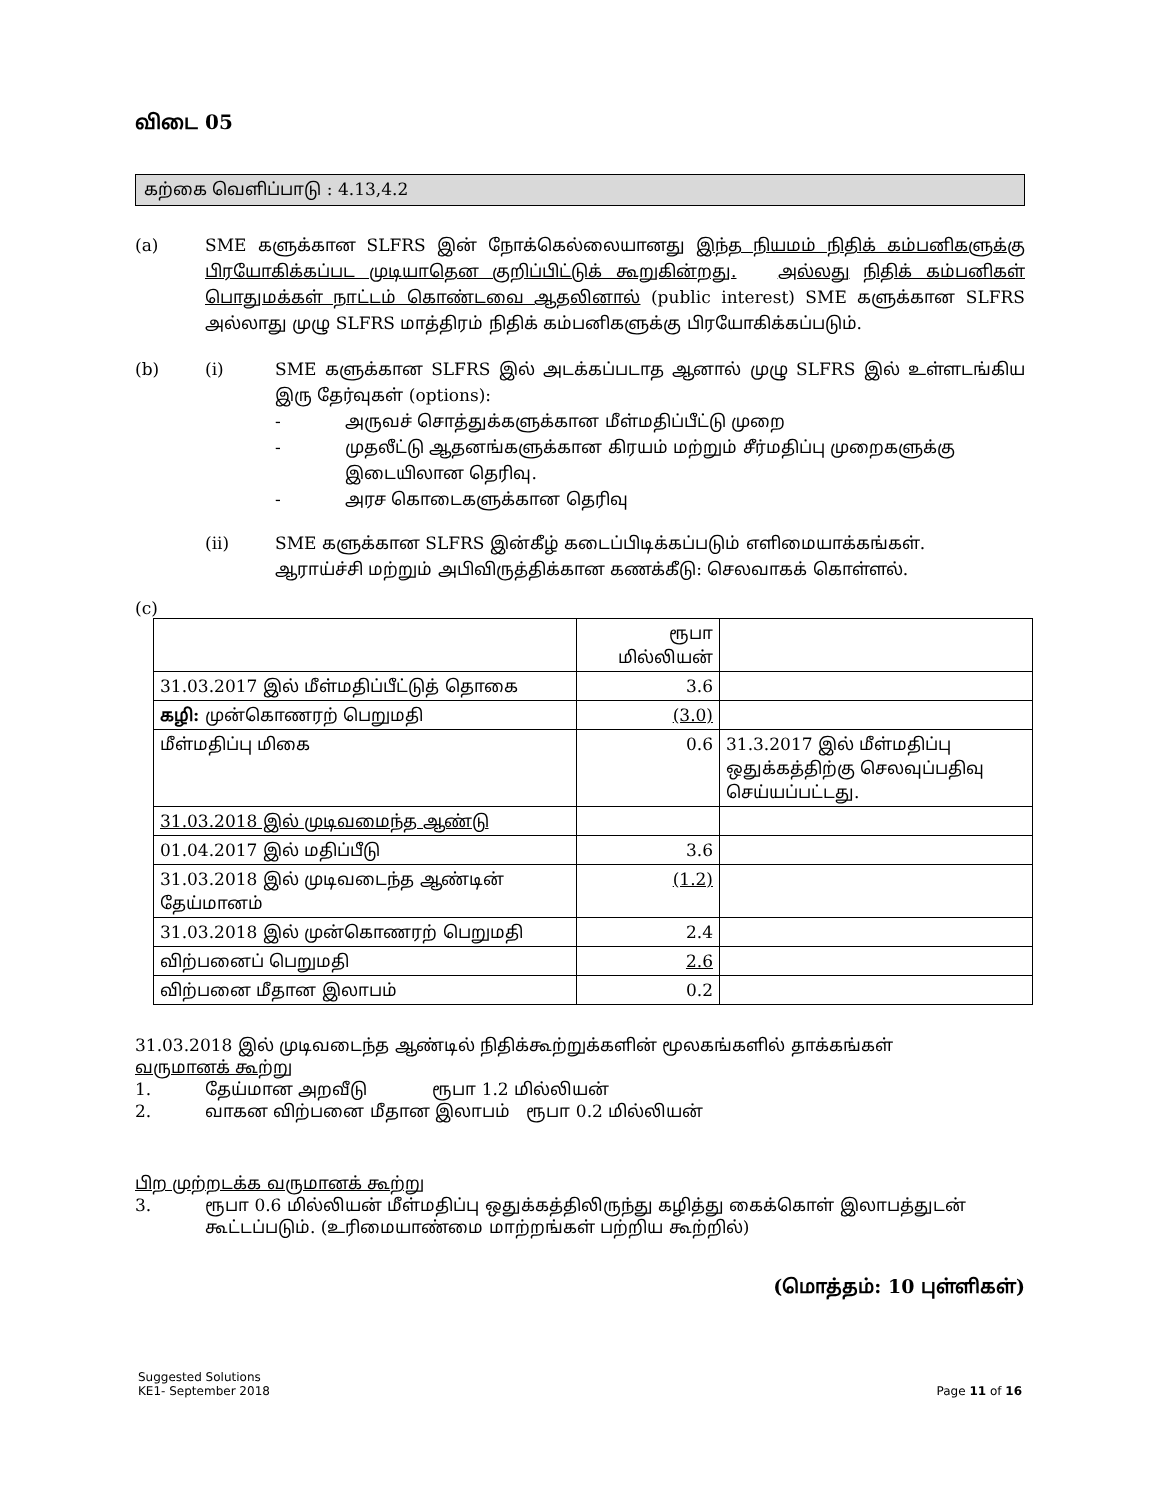விடை 05
கற்கை வெளிப்பாடு : 4.13,4.2
(a) SME களுக்கான SLFRS இன் நோக்கெல்லையானது இந்த நியமம் நிதிக் கம்பனிகளுக்கு பிரயோகிக்கப்பட முடியாதென குறிப்பிட்டுக் கூறுகின்றது. அல்லது நிதிக் கம்பனிகள் பொதுமக்கள் நாட்டம் கொண்டவை ஆதலினால் (public interest) SME களுக்கான SLFRS அல்லாது முழு SLFRS மாத்திரம் நிதிக் கம்பனிகளுக்கு பிரயோகிக்கப்படும்.
(b)
(i) SME களுக்கான SLFRS இல் அடக்கப்படாத ஆனால் முழு SLFRS இல் உள்ளடங்கிய இரு தேர்வுகள் (options):
- அருவச் சொத்துக்களுக்கான மீள்மதிப்பீட்டு முறை
- முதலீட்டு ஆதனங்களுக்கான கிரயம் மற்றும் சீர்மதிப்பு முறைகளுக்கு இடையிலான தெரிவு.
- அரச கொடைகளுக்கான தெரிவு
(ii) SME களுக்கான SLFRS இன்கீழ் கடைப்பிடிக்கப்படும் எளிமையாக்கங்கள்.
ஆராய்ச்சி மற்றும் அபிவிருத்திக்கான கணக்கீடு: செலவாகக் கொள்ளல்.
(c)
| | ரூபா மில்லியன் | |
| 31.03.2017 இல் மீள்மதிப்பீட்டுத் தொகை | 3.6 | |
| கழி: முன்கொணரற் பெறுமதி | (3.0) | |
| மீள்மதிப்பு மிகை | 0.6 | 31.3.2017 இல் மீள்மதிப்பு ஒதுக்கத்திற்கு செலவுப்பதிவு செய்யப்பட்டது. |
| 31.03.2018 இல் முடிவமைந்த ஆண்டு | | |
| 01.04.2017 இல் மதிப்பீடு | 3.6 | |
| 31.03.2018 இல் முடிவடைந்த ஆண்டின் தேய்மானம் | (1.2) | |
| 31.03.2018 இல் முன்கொணரற் பெறுமதி | 2.4 | |
| விற்பனைப் பெறுமதி | 2.6 | |
| விற்பனை மீதான இலாபம் | 0.2 | |
31.03.2018 இல் முடிவடைந்த ஆண்டில் நிதிக்கூற்றுக்களின் மூலகங்களில் தாக்கங்கள்
வருமானக் கூற்று
1. தேய்மான அறவீடு ரூபா 1.2 மில்லியன்
2. வாகன விற்பனை மீதான இலாபம் ரூபா 0.2 மில்லியன்
பிற முற்றடக்க வருமானக் கூற்று
3. ரூபா 0.6 மில்லியன் மீள்மதிப்பு ஒதுக்கத்திலிருந்து கழித்து கைக்கொள் இலாபத்துடன் கூட்டப்படும். (உரிமையாண்மை மாற்றங்கள் பற்றிய கூற்றில்)
(மொத்தம்: 10 புள்ளிகள்)
Suggested Solutions
KE1- September 2018
Page 11 of 16